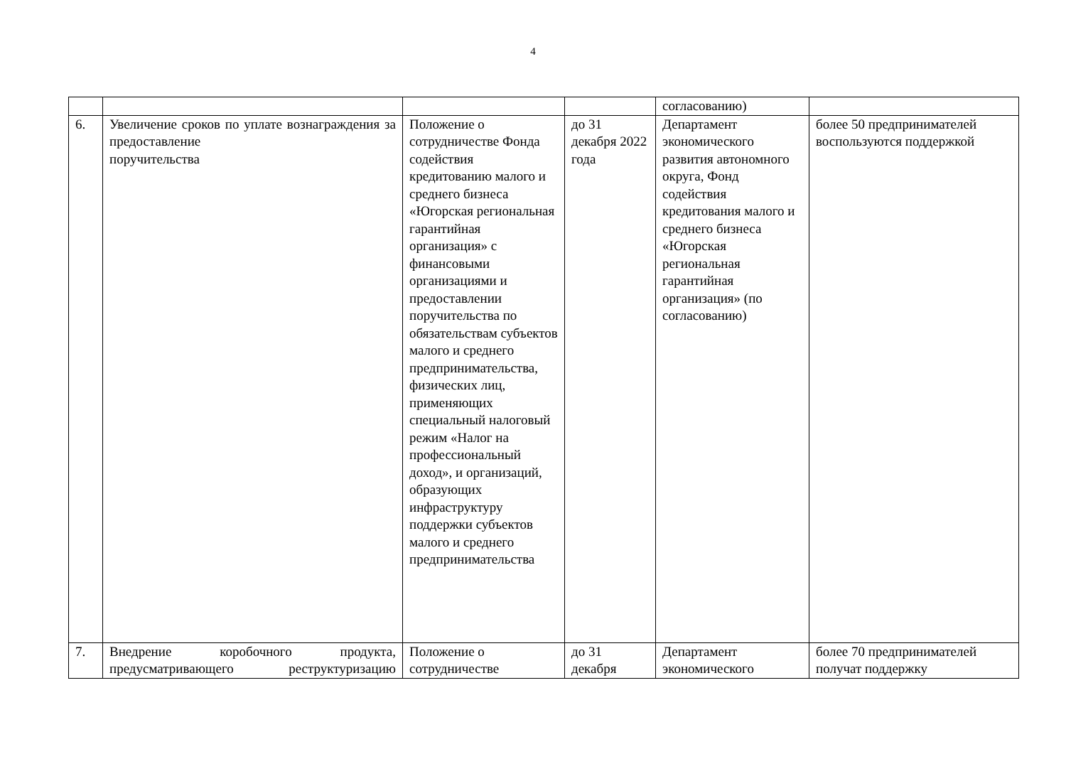4
| | | | | согласованию) | |
| 6. | Увеличение сроков по уплате вознаграждения за предоставление поручительства | Положение о сотрудничестве Фонда содействия кредитованию малого и среднего бизнеса «Югорская региональная гарантийная организация» с финансовыми организациями и предоставлении поручительства по обязательствам субъектов малого и среднего предпринимательства, физических лиц, применяющих специальный налоговый режим «Налог на профессиональный доход», и организаций, образующих инфраструктуру поддержки субъектов малого и среднего предпринимательства | до 31 декабря 2022 года | Департамент экономического развития автономного округа, Фонд содействия кредитования малого и среднего бизнеса «Югорская региональная гарантийная организация» (по согласованию) | более 50 предпринимателей воспользуются поддержкой |
| 7. | Внедрение коробочного продукта, предусматривающего реструктуризацию | Положение о сотрудничестве | до 31 декабря | Департамент экономического | более 70 предпринимателей получат поддержку |